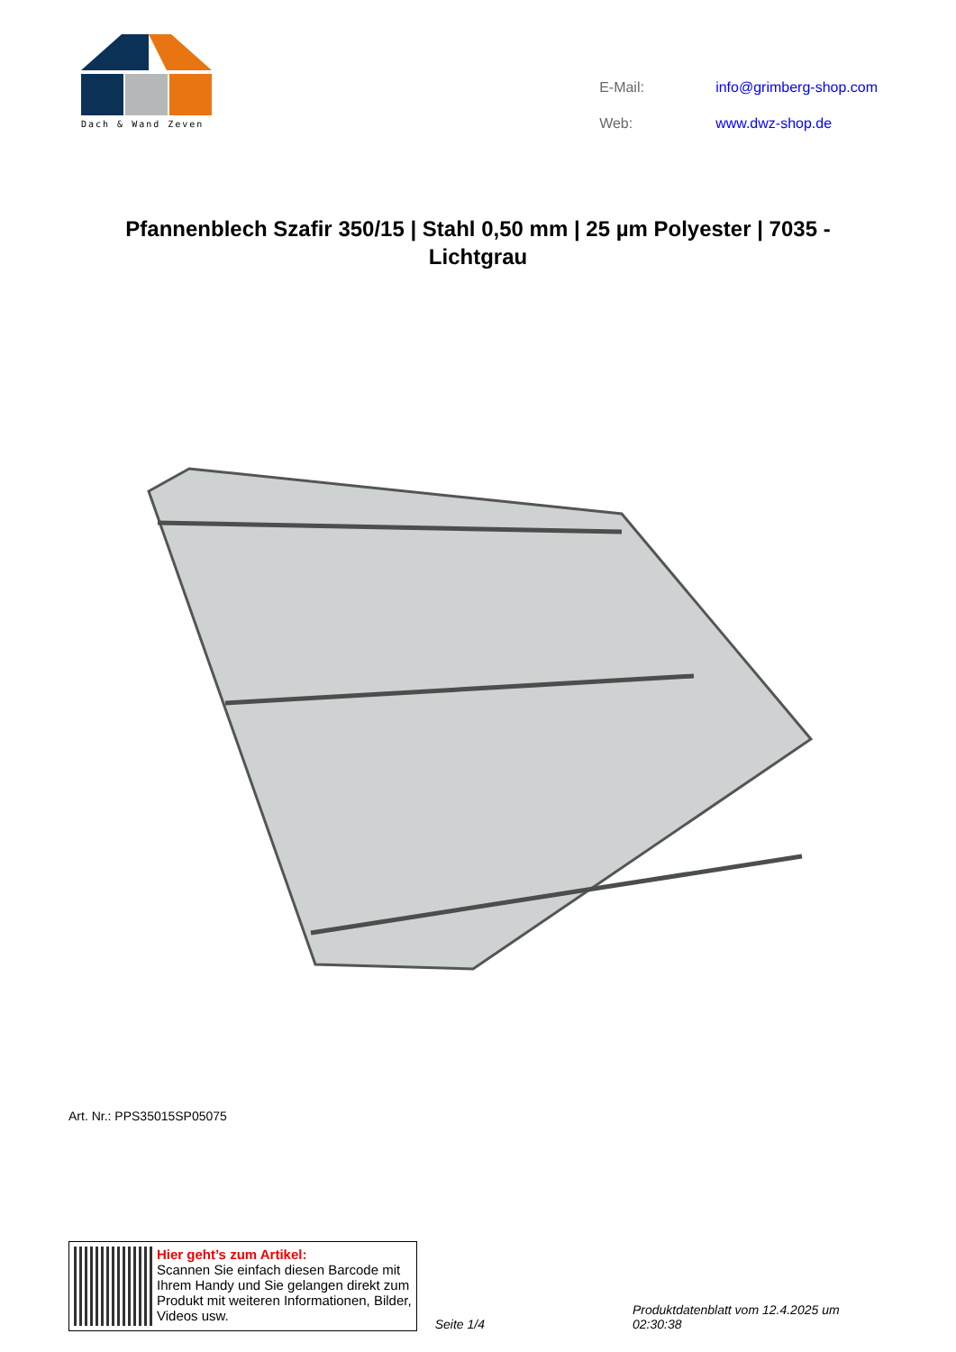Dach & Wand Zeven
| E-Mail: | info@grimberg-shop.com |
| Web: | www.dwz-shop.de |
Pfannenblech Szafir 350/15 | Stahl 0,50 mm | 25 µm Polyester | 7035 - Lichtgrau
Art. Nr.: PPS35015SP05075
Hier geht’s zum Artikel:
Scannen Sie einfach diesen Barcode mit Ihrem Handy und Sie gelangen direkt zum Produkt mit weiteren Informationen, Bilder, Videos usw.
Seite 1/4
Produktdatenblatt vom 12.4.2025 um 02:30:38